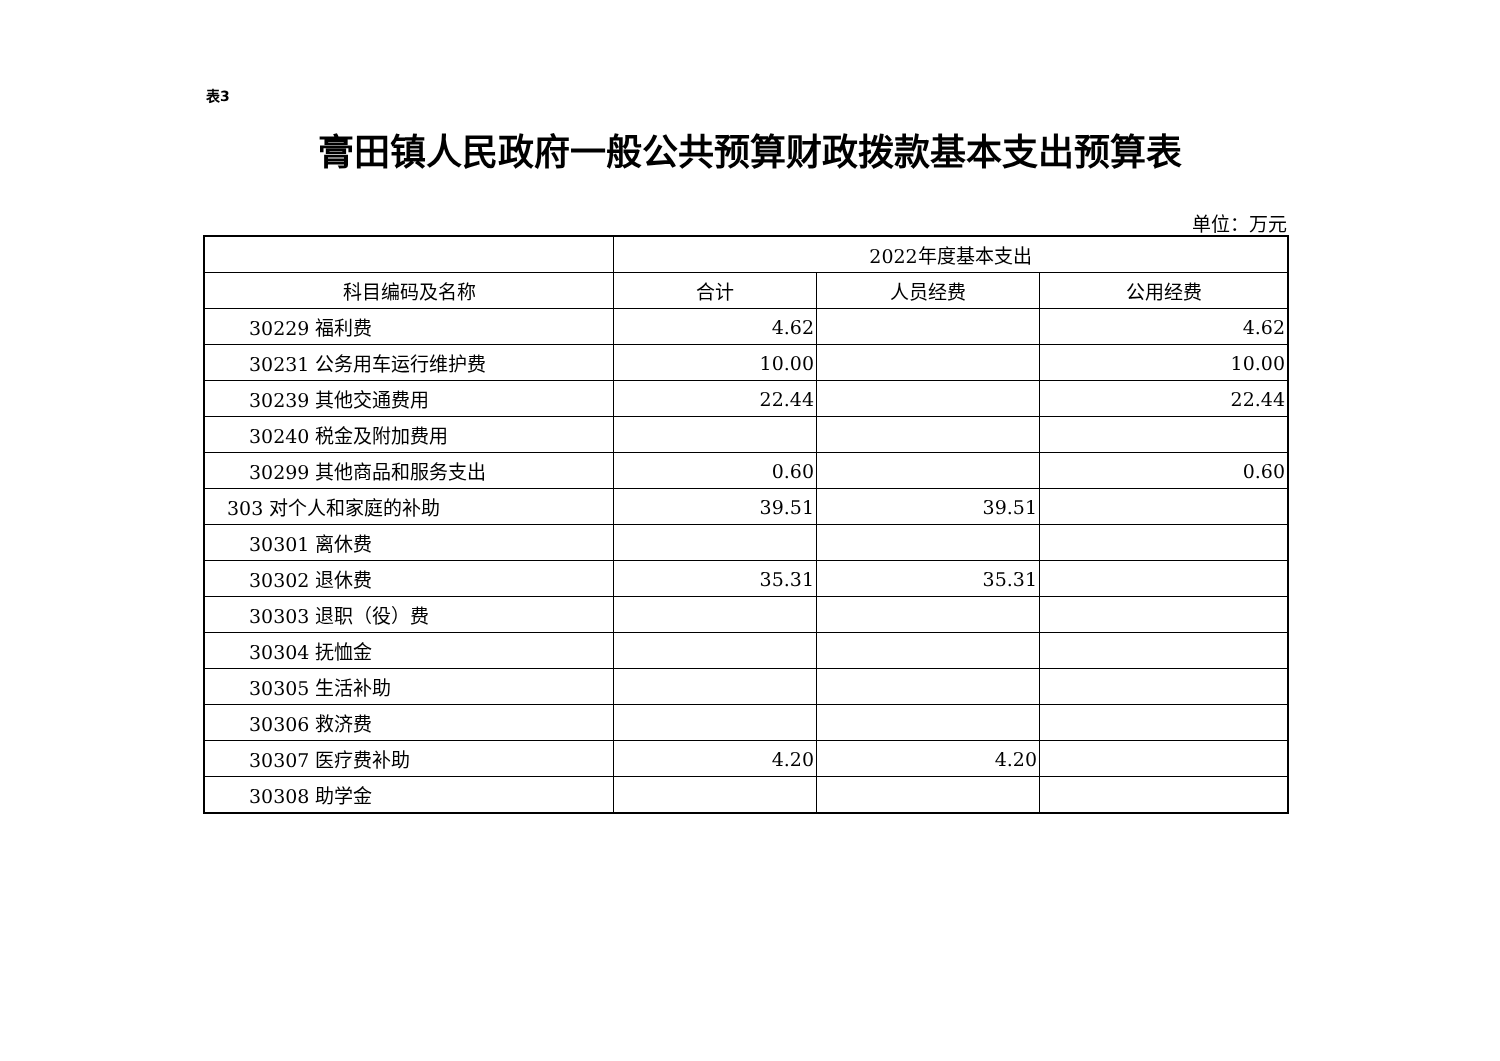表3
膏田镇人民政府一般公共预算财政拨款基本支出预算表
单位：万元
| | 2022年度基本支出 | | |
| --- | --- | --- | --- |
| 科目编码及名称 | 合计 | 人员经费 | 公用经费 |
| 30229 福利费 | 4.62 | | 4.62 |
| 30231 公务用车运行维护费 | 10.00 | | 10.00 |
| 30239 其他交通费用 | 22.44 | | 22.44 |
| 30240 税金及附加费用 | | | |
| 30299 其他商品和服务支出 | 0.60 | | 0.60 |
| 303 对个人和家庭的补助 | 39.51 | 39.51 | |
| 30301 离休费 | | | |
| 30302 退休费 | 35.31 | 35.31 | |
| 30303 退职（役）费 | | | |
| 30304 抚恤金 | | | |
| 30305 生活补助 | | | |
| 30306 救济费 | | | |
| 30307 医疗费补助 | 4.20 | 4.20 | |
| 30308 助学金 | | | |